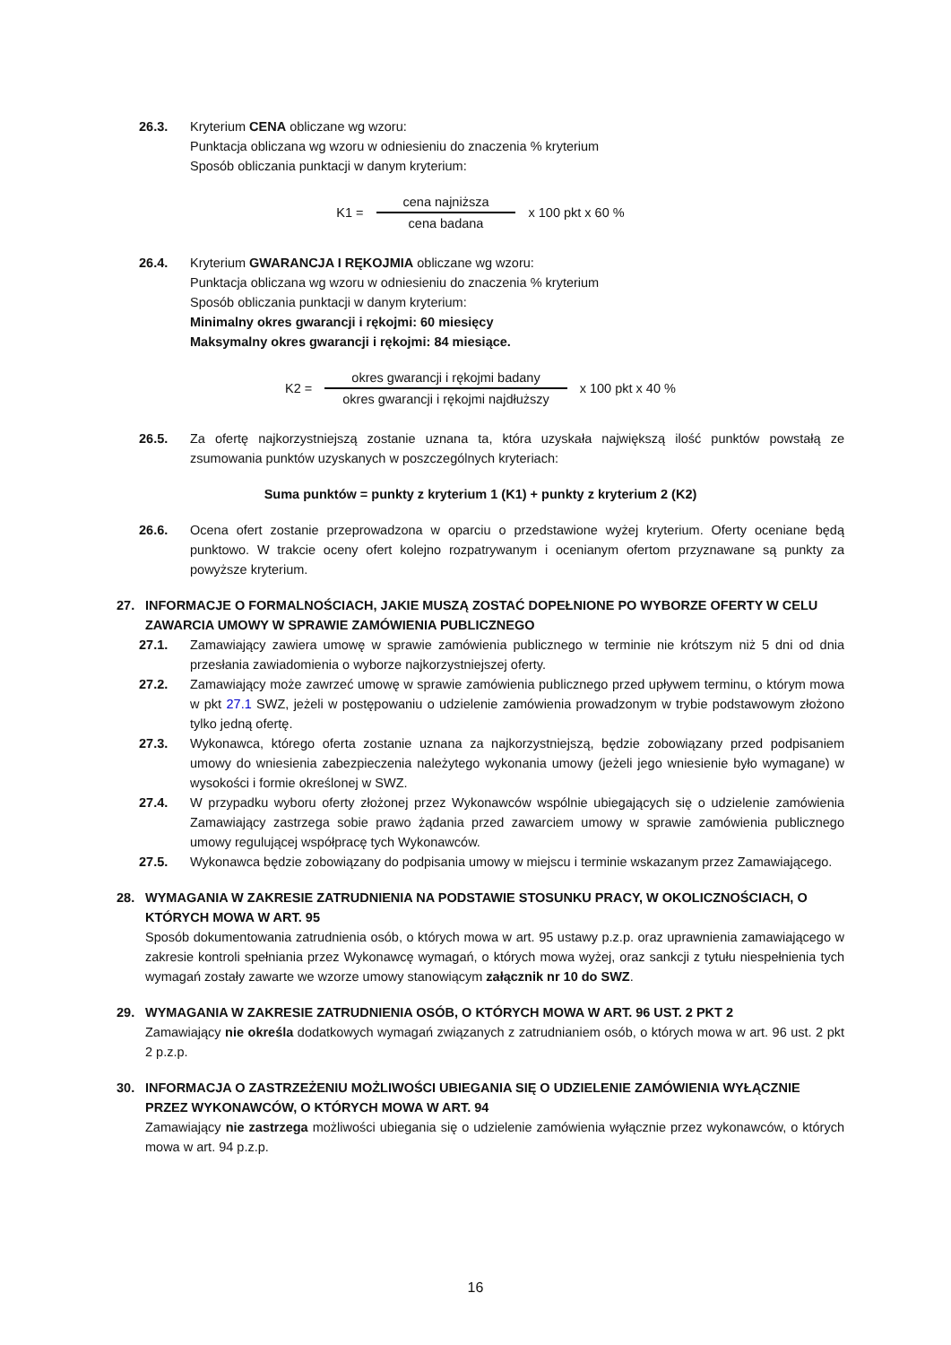26.3. Kryterium CENA obliczane wg wzoru:
Punktacja obliczana wg wzoru w odniesieniu do znaczenia % kryterium
Sposób obliczania punktacji w danym kryterium:
K1 = cena najniższa cena badana x 100 pkt x 60 %
26.4. Kryterium GWARANCJA I RĘKOJMIA obliczane wg wzoru:
Punktacja obliczana wg wzoru w odniesieniu do znaczenia % kryterium
Sposób obliczania punktacji w danym kryterium:
Minimalny okres gwarancji i rękojmi: 60 miesięcy
Maksymalny okres gwarancji i rękojmi: 84 miesiące.
K2 = okres gwarancji i rękojmi badany okres gwarancji i rękojmi najdłuższy x 100 pkt x 40 %
26.5. Za ofertę najkorzystniejszą zostanie uznana ta, która uzyskała największą ilość punktów powstałą ze zsumowania punktów uzyskanych w poszczególnych kryteriach:
Suma punktów = punkty z kryterium 1 (K1) + punkty z kryterium 2 (K2)
26.6. Ocena ofert zostanie przeprowadzona w oparciu o przedstawione wyżej kryterium. Oferty oceniane będą punktowo. W trakcie oceny ofert kolejno rozpatrywanym i ocenianym ofertom przyznawane są punkty za powyższe kryterium.
27. INFORMACJE O FORMALNOŚCIACH, JAKIE MUSZĄ ZOSTAĆ DOPEŁNIONE PO WYBORZE OFERTY W CELU ZAWARCIA UMOWY W SPRAWIE ZAMÓWIENIA PUBLICZNEGO
27.1. Zamawiający zawiera umowę w sprawie zamówienia publicznego w terminie nie krótszym niż 5 dni od dnia przesłania zawiadomienia o wyborze najkorzystniejszej oferty.
27.2. Zamawiający może zawrzeć umowę w sprawie zamówienia publicznego przed upływem terminu, o którym mowa w pkt 27.1 SWZ, jeżeli w postępowaniu o udzielenie zamówienia prowadzonym w trybie podstawowym złożono tylko jedną ofertę.
27.3. Wykonawca, którego oferta zostanie uznana za najkorzystniejszą, będzie zobowiązany przed podpisaniem umowy do wniesienia zabezpieczenia należytego wykonania umowy (jeżeli jego wniesienie było wymagane) w wysokości i formie określonej w SWZ.
27.4. W przypadku wyboru oferty złożonej przez Wykonawców wspólnie ubiegających się o udzielenie zamówienia Zamawiający zastrzega sobie prawo żądania przed zawarciem umowy w sprawie zamówienia publicznego umowy regulującej współpracę tych Wykonawców.
27.5. Wykonawca będzie zobowiązany do podpisania umowy w miejscu i terminie wskazanym przez Zamawiającego.
28. WYMAGANIA W ZAKRESIE ZATRUDNIENIA NA PODSTAWIE STOSUNKU PRACY, W OKOLICZNOŚCIACH, O KTÓRYCH MOWA W ART. 95
Sposób dokumentowania zatrudnienia osób, o których mowa w art. 95 ustawy p.z.p. oraz uprawnienia zamawiającego w zakresie kontroli spełniania przez Wykonawcę wymagań, o których mowa wyżej, oraz sankcji z tytułu niespełnienia tych wymagań zostały zawarte we wzorze umowy stanowiącym załącznik nr 10 do SWZ.
29. WYMAGANIA W ZAKRESIE ZATRUDNIENIA OSÓB, O KTÓRYCH MOWA W ART. 96 UST. 2 PKT 2
Zamawiający nie określa dodatkowych wymagań związanych z zatrudnianiem osób, o których mowa w art. 96 ust. 2 pkt 2 p.z.p.
30. INFORMACJA O ZASTRZEŻENIU MOŻLIWOŚCI UBIEGANIA SIĘ O UDZIELENIE ZAMÓWIENIA WYŁĄCZNIE PRZEZ WYKONAWCÓW, O KTÓRYCH MOWA W ART. 94
Zamawiający nie zastrzega możliwości ubiegania się o udzielenie zamówienia wyłącznie przez wykonawców, o których mowa w art. 94 p.z.p.
16